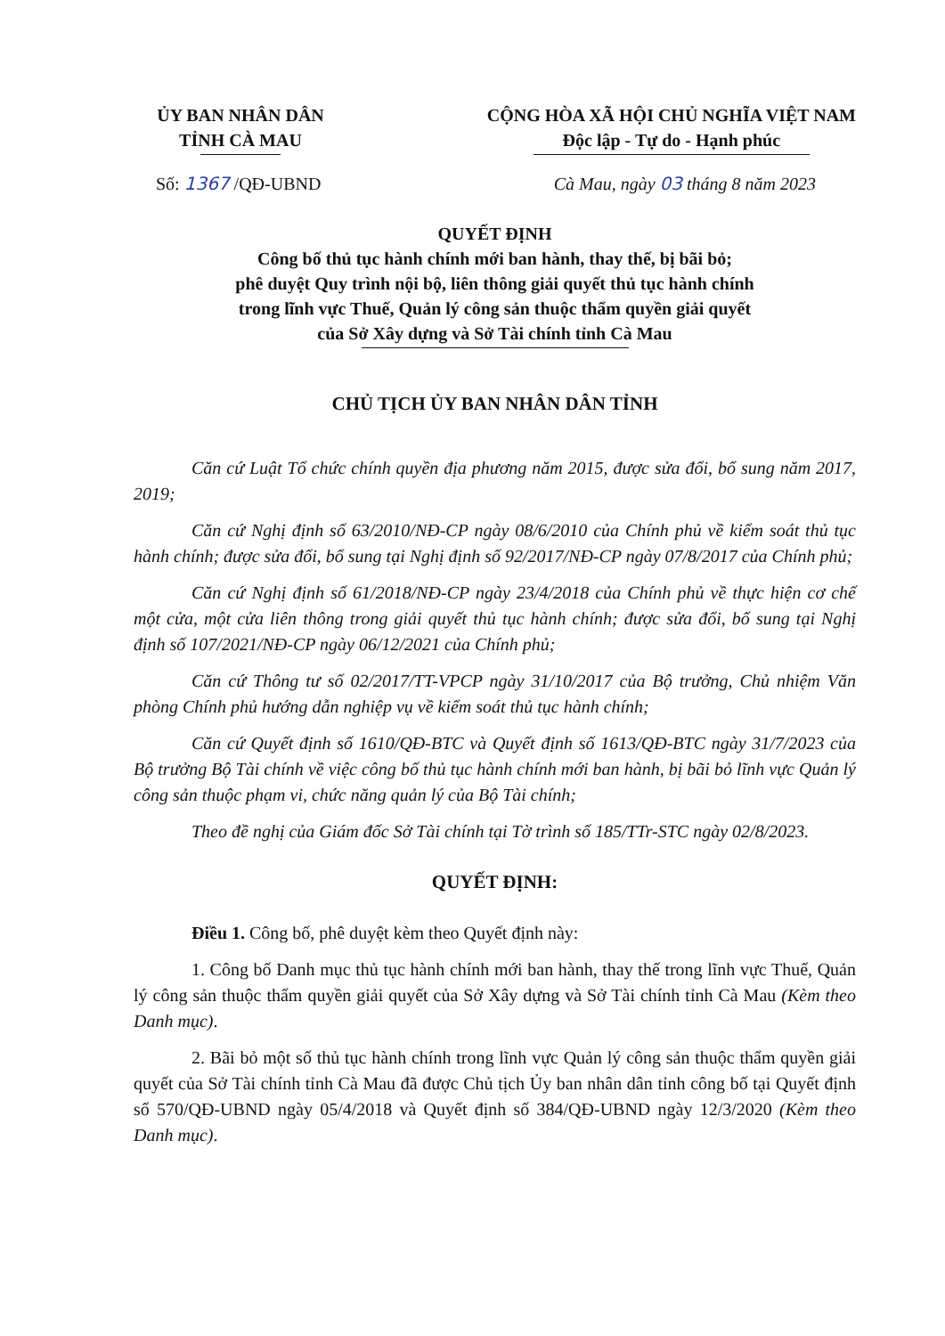ỦY BAN NHÂN DÂN
TỈNH CÀ MAU
CỘNG HÒA XÃ HỘI CHỦ NGHĨA VIỆT NAM
Độc lập - Tự do - Hạnh phúc
Số: 1367 /QĐ-UBND Cà Mau, ngày 03 tháng 8 năm 2023
QUYẾT ĐỊNH
Công bố thủ tục hành chính mới ban hành, thay thế, bị bãi bỏ;
phê duyệt Quy trình nội bộ, liên thông giải quyết thủ tục hành chính
trong lĩnh vực Thuế, Quản lý công sản thuộc thẩm quyền giải quyết
của Sở Xây dựng và Sở Tài chính tỉnh Cà Mau
CHỦ TỊCH ỦY BAN NHÂN DÂN TỈNH
Căn cứ Luật Tổ chức chính quyền địa phương năm 2015, được sửa đổi, bổ sung năm 2017, 2019;
Căn cứ Nghị định số 63/2010/NĐ-CP ngày 08/6/2010 của Chính phủ về kiểm soát thủ tục hành chính; được sửa đổi, bổ sung tại Nghị định số 92/2017/NĐ-CP ngày 07/8/2017 của Chính phủ;
Căn cứ Nghị định số 61/2018/NĐ-CP ngày 23/4/2018 của Chính phủ về thực hiện cơ chế một cửa, một cửa liên thông trong giải quyết thủ tục hành chính; được sửa đổi, bổ sung tại Nghị định số 107/2021/NĐ-CP ngày 06/12/2021 của Chính phủ;
Căn cứ Thông tư số 02/2017/TT-VPCP ngày 31/10/2017 của Bộ trưởng, Chủ nhiệm Văn phòng Chính phủ hướng dẫn nghiệp vụ về kiểm soát thủ tục hành chính;
Căn cứ Quyết định số 1610/QĐ-BTC và Quyết định số 1613/QĐ-BTC ngày 31/7/2023 của Bộ trưởng Bộ Tài chính về việc công bố thủ tục hành chính mới ban hành, bị bãi bỏ lĩnh vực Quản lý công sản thuộc phạm vi, chức năng quản lý của Bộ Tài chính;
Theo đề nghị của Giám đốc Sở Tài chính tại Tờ trình số 185/TTr-STC ngày 02/8/2023.
QUYẾT ĐỊNH:
Điều 1. Công bố, phê duyệt kèm theo Quyết định này:
1. Công bố Danh mục thủ tục hành chính mới ban hành, thay thế trong lĩnh vực Thuế, Quản lý công sản thuộc thẩm quyền giải quyết của Sở Xây dựng và Sở Tài chính tỉnh Cà Mau (Kèm theo Danh mục).
2. Bãi bỏ một số thủ tục hành chính trong lĩnh vực Quản lý công sản thuộc thẩm quyền giải quyết của Sở Tài chính tỉnh Cà Mau đã được Chủ tịch Ủy ban nhân dân tỉnh công bố tại Quyết định số 570/QĐ-UBND ngày 05/4/2018 và Quyết định số 384/QĐ-UBND ngày 12/3/2020 (Kèm theo Danh mục).